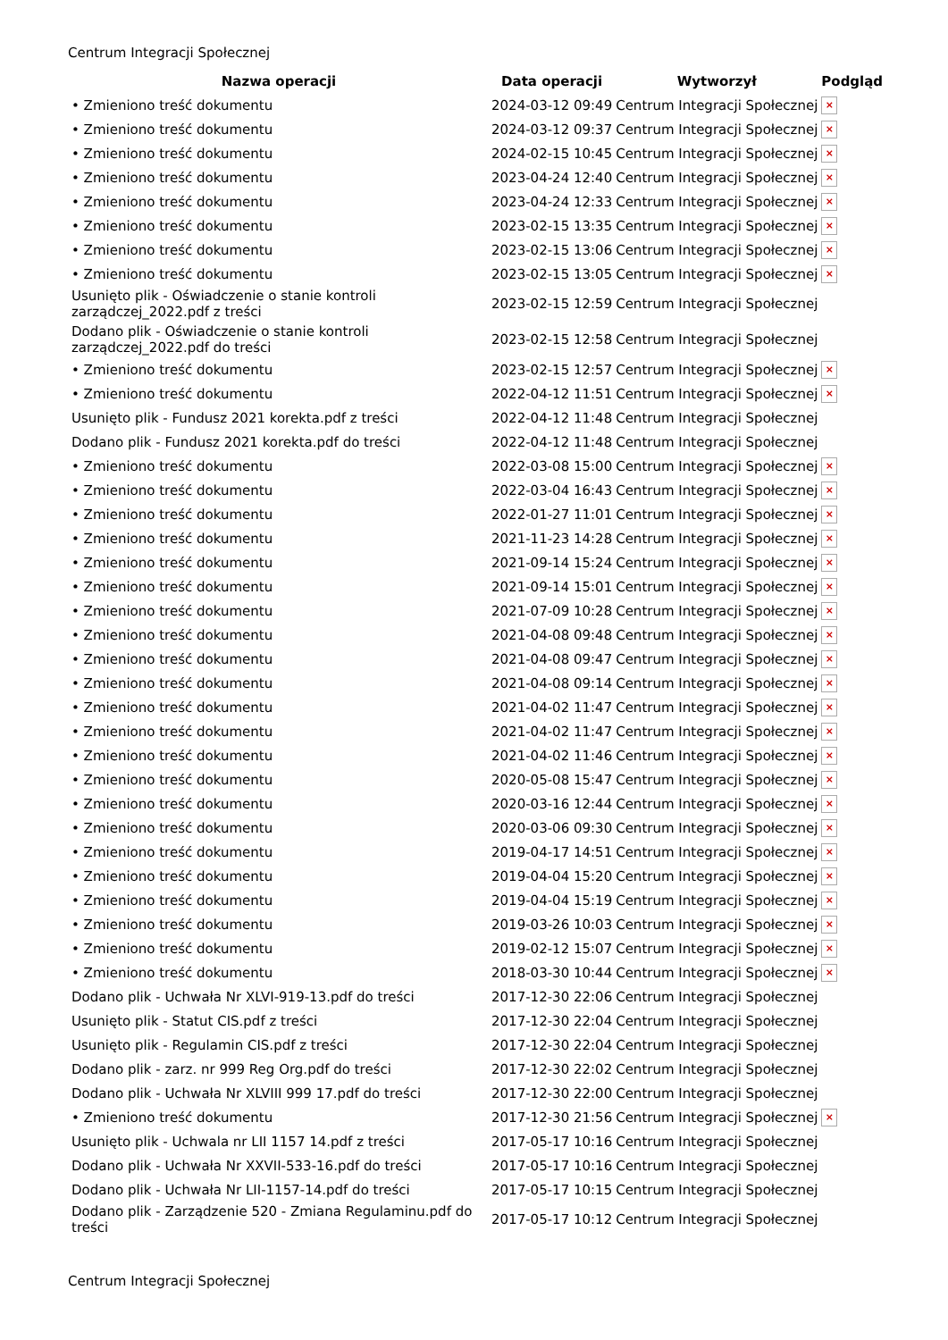Centrum Integracji Społecznej
| Nazwa operacji | Data operacji | Wytworzył | Podgląd |
| --- | --- | --- | --- |
| • Zmieniono treść dokumentu | 2024-03-12 09:49 | Centrum Integracji Społecznej | × |
| • Zmieniono treść dokumentu | 2024-03-12 09:37 | Centrum Integracji Społecznej | × |
| • Zmieniono treść dokumentu | 2024-02-15 10:45 | Centrum Integracji Społecznej | × |
| • Zmieniono treść dokumentu | 2023-04-24 12:40 | Centrum Integracji Społecznej | × |
| • Zmieniono treść dokumentu | 2023-04-24 12:33 | Centrum Integracji Społecznej | × |
| • Zmieniono treść dokumentu | 2023-02-15 13:35 | Centrum Integracji Społecznej | × |
| • Zmieniono treść dokumentu | 2023-02-15 13:06 | Centrum Integracji Społecznej | × |
| • Zmieniono treść dokumentu | 2023-02-15 13:05 | Centrum Integracji Społecznej | × |
| Usunięto plik - Oświadczenie o stanie kontroli zarządczej_2022.pdf z treści | 2023-02-15 12:59 | Centrum Integracji Społecznej | |
| Dodano plik - Oświadczenie o stanie kontroli zarządczej_2022.pdf do treści | 2023-02-15 12:58 | Centrum Integracji Społecznej | |
| • Zmieniono treść dokumentu | 2023-02-15 12:57 | Centrum Integracji Społecznej | × |
| • Zmieniono treść dokumentu | 2022-04-12 11:51 | Centrum Integracji Społecznej | × |
| Usunięto plik - Fundusz 2021 korekta.pdf z treści | 2022-04-12 11:48 | Centrum Integracji Społecznej | |
| Dodano plik - Fundusz 2021 korekta.pdf do treści | 2022-04-12 11:48 | Centrum Integracji Społecznej | |
| • Zmieniono treść dokumentu | 2022-03-08 15:00 | Centrum Integracji Społecznej | × |
| • Zmieniono treść dokumentu | 2022-03-04 16:43 | Centrum Integracji Społecznej | × |
| • Zmieniono treść dokumentu | 2022-01-27 11:01 | Centrum Integracji Społecznej | × |
| • Zmieniono treść dokumentu | 2021-11-23 14:28 | Centrum Integracji Społecznej | × |
| • Zmieniono treść dokumentu | 2021-09-14 15:24 | Centrum Integracji Społecznej | × |
| • Zmieniono treść dokumentu | 2021-09-14 15:01 | Centrum Integracji Społecznej | × |
| • Zmieniono treść dokumentu | 2021-07-09 10:28 | Centrum Integracji Społecznej | × |
| • Zmieniono treść dokumentu | 2021-04-08 09:48 | Centrum Integracji Społecznej | × |
| • Zmieniono treść dokumentu | 2021-04-08 09:47 | Centrum Integracji Społecznej | × |
| • Zmieniono treść dokumentu | 2021-04-08 09:14 | Centrum Integracji Społecznej | × |
| • Zmieniono treść dokumentu | 2021-04-02 11:47 | Centrum Integracji Społecznej | × |
| • Zmieniono treść dokumentu | 2021-04-02 11:47 | Centrum Integracji Społecznej | × |
| • Zmieniono treść dokumentu | 2021-04-02 11:46 | Centrum Integracji Społecznej | × |
| • Zmieniono treść dokumentu | 2020-05-08 15:47 | Centrum Integracji Społecznej | × |
| • Zmieniono treść dokumentu | 2020-03-16 12:44 | Centrum Integracji Społecznej | × |
| • Zmieniono treść dokumentu | 2020-03-06 09:30 | Centrum Integracji Społecznej | × |
| • Zmieniono treść dokumentu | 2019-04-17 14:51 | Centrum Integracji Społecznej | × |
| • Zmieniono treść dokumentu | 2019-04-04 15:20 | Centrum Integracji Społecznej | × |
| • Zmieniono treść dokumentu | 2019-04-04 15:19 | Centrum Integracji Społecznej | × |
| • Zmieniono treść dokumentu | 2019-03-26 10:03 | Centrum Integracji Społecznej | × |
| • Zmieniono treść dokumentu | 2019-02-12 15:07 | Centrum Integracji Społecznej | × |
| • Zmieniono treść dokumentu | 2018-03-30 10:44 | Centrum Integracji Społecznej | × |
| Dodano plik - Uchwała Nr XLVI-919-13.pdf do treści | 2017-12-30 22:06 | Centrum Integracji Społecznej | |
| Usunięto plik - Statut CIS.pdf z treści | 2017-12-30 22:04 | Centrum Integracji Społecznej | |
| Usunięto plik - Regulamin CIS.pdf z treści | 2017-12-30 22:04 | Centrum Integracji Społecznej | |
| Dodano plik - zarz. nr 999 Reg Org.pdf do treści | 2017-12-30 22:02 | Centrum Integracji Społecznej | |
| Dodano plik - Uchwała Nr XLVIII 999 17.pdf do treści | 2017-12-30 22:00 | Centrum Integracji Społecznej | |
| • Zmieniono treść dokumentu | 2017-12-30 21:56 | Centrum Integracji Społecznej | × |
| Usunięto plik - Uchwala nr LII 1157 14.pdf z treści | 2017-05-17 10:16 | Centrum Integracji Społecznej | |
| Dodano plik - Uchwała Nr XXVII-533-16.pdf do treści | 2017-05-17 10:16 | Centrum Integracji Społecznej | |
| Dodano plik - Uchwała Nr LII-1157-14.pdf do treści | 2017-05-17 10:15 | Centrum Integracji Społecznej | |
| Dodano plik - Zarządzenie 520 - Zmiana Regulaminu.pdf do treści | 2017-05-17 10:12 | Centrum Integracji Społecznej | |
Centrum Integracji Społecznej